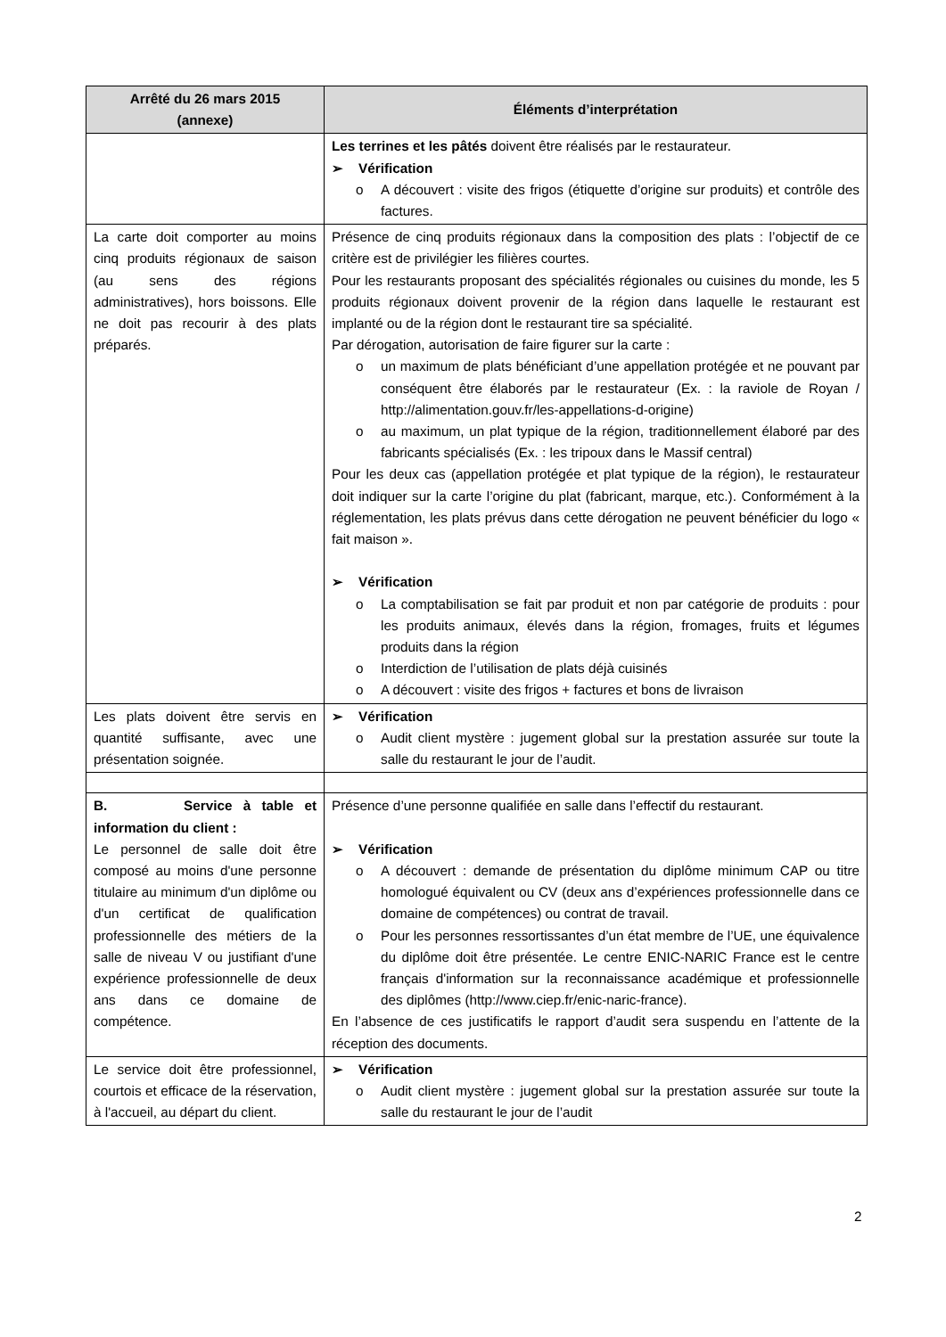| Arrêté du 26 mars 2015 (annexe) | Éléments d’interprétation |
| --- | --- |
| | Les terrines et les pâtés doivent être réalisés par le restaurateur. ➢ Vérification o A découvert : visite des frigos (étiquette d’origine sur produits) et contrôle des factures. |
| La carte doit comporter au moins cinq produits régionaux de saison (au sens des régions administratives), hors boissons. Elle ne doit pas recourir à des plats préparés. | Présence de cinq produits régionaux dans la composition des plats : l’objectif de ce critère est de privilégier les filières courtes. Pour les restaurants proposant des spécialités régionales ou cuisines du monde, les 5 produits régionaux doivent provenir de la région dans laquelle le restaurant est implanté ou de la région dont le restaurant tire sa spécialité. Par dérogation, autorisation de faire figurer sur la carte : o un maximum de plats bénéficiant d’une appellation protégée et ne pouvant par conséquent être élaborés par le restaurateur (Ex. : la raviole de Royan / http://alimentation.gouv.fr/les-appellations-d-origine) o au maximum, un plat typique de la région, traditionnellement élaboré par des fabricants spécialisés (Ex. : les tripoux dans le Massif central) Pour les deux cas (appellation protégée et plat typique de la région), le restaurateur doit indiquer sur la carte l’origine du plat (fabricant, marque, etc.). Conformément à la réglementation, les plats prévus dans cette dérogation ne peuvent bénéficier du logo « fait maison ». ➢ Vérification o La comptabilisation se fait par produit et non par catégorie de produits : pour les produits animaux, élevés dans la région, fromages, fruits et légumes produits dans la région o Interdiction de l’utilisation de plats déjà cuisinés o A découvert : visite des frigos + factures et bons de livraison |
| Les plats doivent être servis en quantité suffisante, avec une présentation soignée. | ➢ Vérification o Audit client mystère : jugement global sur la prestation assurée sur toute la salle du restaurant le jour de l’audit. |
| B. Service à table et information du client : Le personnel de salle doit être composé au moins d'une personne titulaire au minimum d'un diplôme ou d'un certificat de qualification professionnelle des métiers de la salle de niveau V ou justifiant d'une expérience professionnelle de deux ans dans ce domaine de compétence. | Présence d’une personne qualifiée en salle dans l’effectif du restaurant. ➢ Vérification o A découvert : demande de présentation du diplôme minimum CAP ou titre homologué équivalent ou CV (deux ans d’expériences professionnelle dans ce domaine de compétences) ou contrat de travail. o Pour les personnes ressortissantes d’un état membre de l’UE, une équivalence du diplôme doit être présentée. Le centre ENIC-NARIC France est le centre français d'information sur la reconnaissance académique et professionnelle des diplômes (http://www.ciep.fr/enic-naric-france). En l’absence de ces justificatifs le rapport d’audit sera suspendu en l’attente de la réception des documents. |
| Le service doit être professionnel, courtois et efficace de la réservation, à l'accueil, au départ du client. | ➢ Vérification o Audit client mystère : jugement global sur la prestation assurée sur toute la salle du restaurant le jour de l’audit |
2